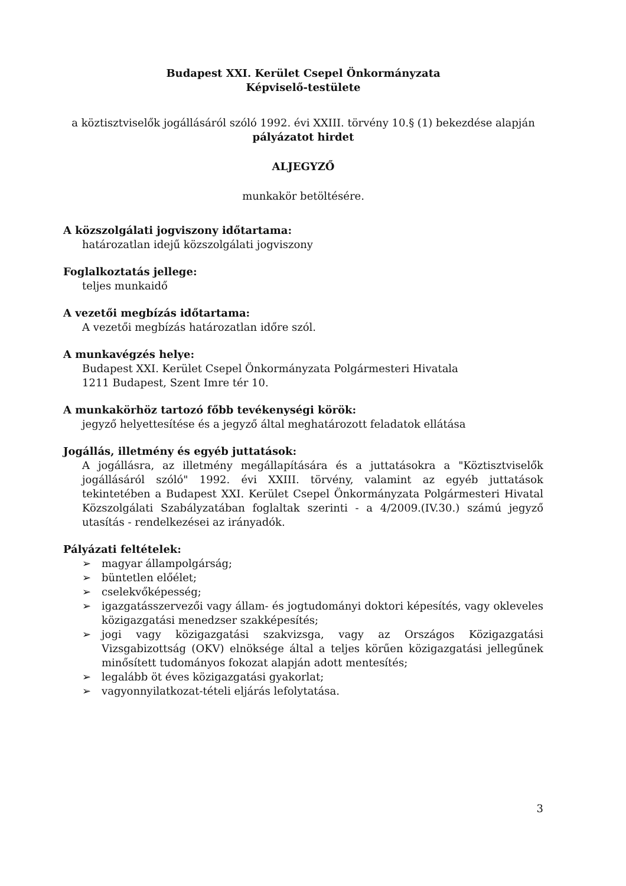Budapest XXI. Kerület Csepel Önkormányzata
Képviselő-testülete
a köztisztviselők jogállásáról szóló 1992. évi XXIII. törvény 10.§ (1) bekezdése alapján
pályázatot hirdet
ALJEGYZŐ
munkakör betöltésére.
A közszolgálati jogviszony időtartama:
határozatlan idejű közszolgálati jogviszony
Foglalkoztatás jellege:
teljes munkaidő
A vezetői megbízás időtartama:
A vezetői megbízás határozatlan időre szól.
A munkavégzés helye:
Budapest XXI. Kerület Csepel Önkormányzata Polgármesteri Hivatala
1211 Budapest, Szent Imre tér 10.
A munkakörhöz tartozó főbb tevékenységi körök:
jegyző helyettesítése és a jegyző által meghatározott feladatok ellátása
Jogállás, illetmény és egyéb juttatások:
A jogállásra, az illetmény megállapítására és a juttatásokra a "Köztisztviselők jogállásáról szóló" 1992. évi XXIII. törvény, valamint az egyéb juttatások tekintetében a Budapest XXI. Kerület Csepel Önkormányzata Polgármesteri Hivatal Közszolgálati Szabályzatában foglaltak szerinti - a 4/2009.(IV.30.) számú jegyző utasítás - rendelkezései az irányadók.
Pályázati feltételek:
➢ magyar állampolgárság;
➢ büntetlen előélet;
➢ cselekvőképesség;
➢ igazgatásszervezői vagy állam- és jogtudományi doktori képesítés, vagy okleveles közigazgatási menedzser szakképesítés;
➢ jogi vagy közigazgatási szakvizsga, vagy az Országos Közigazgatási Vizsgabizottság (OKV) elnöksége által a teljes körűen közigazgatási jellegűnek minősített tudományos fokozat alapján adott mentesítés;
➢ legalább öt éves közigazgatási gyakorlat;
➢ vagyonnyilatkozat-tételi eljárás lefolytatása.
3